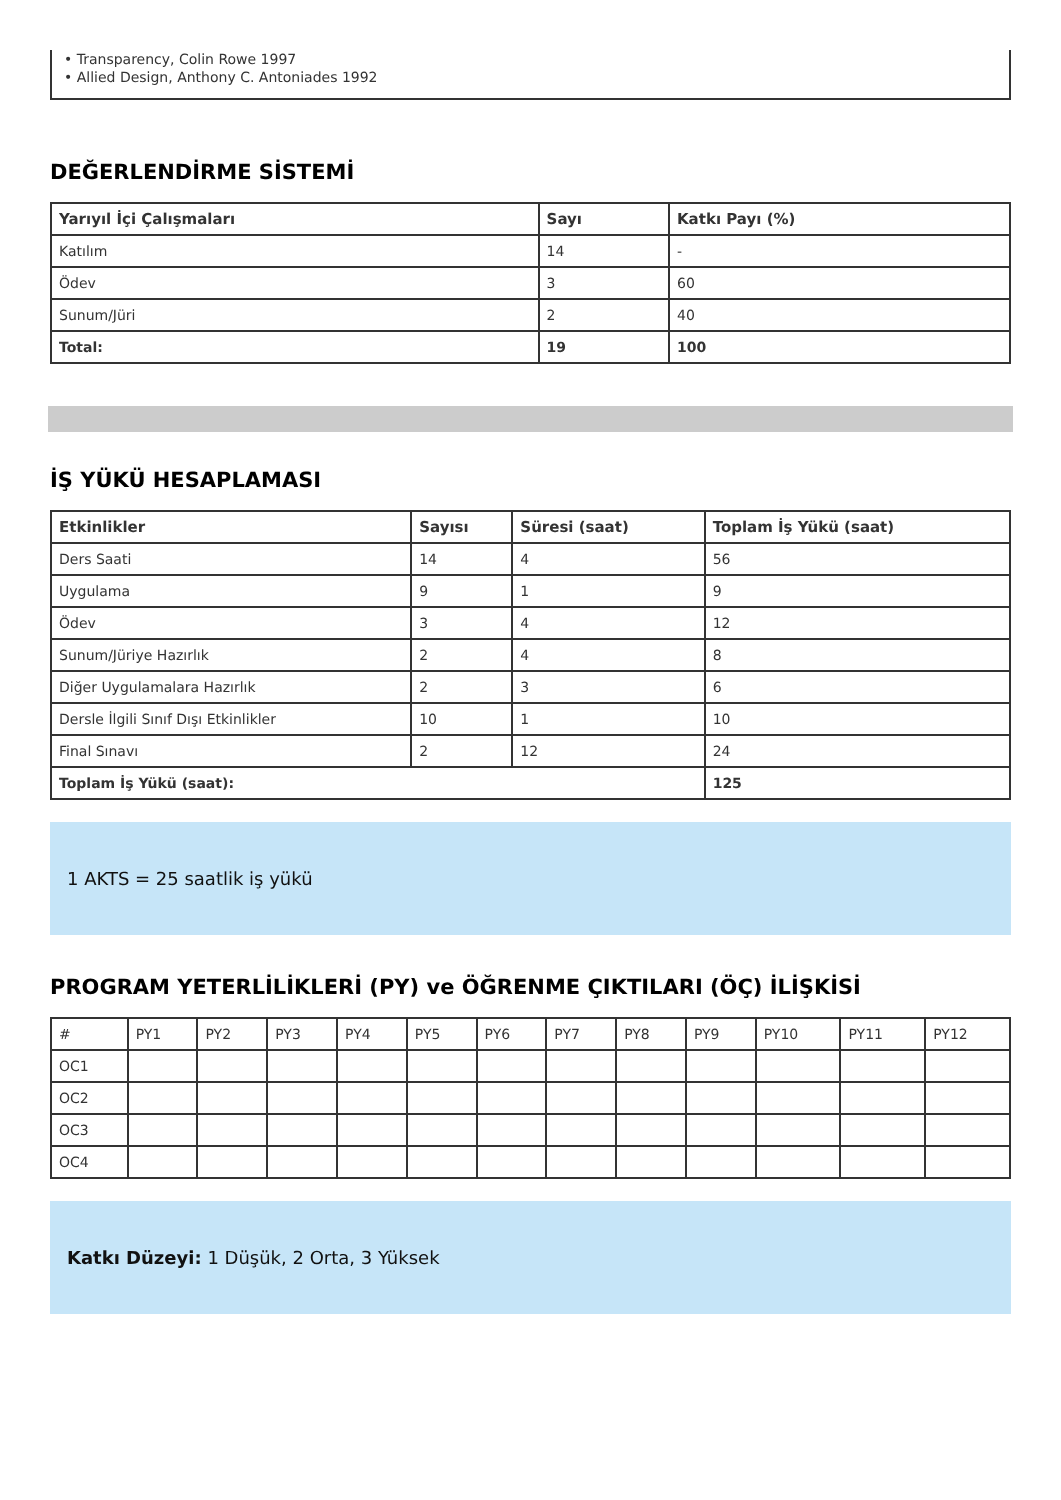• Transparency, Colin Rowe 1997
• Allied Design, Anthony C. Antoniades 1992
DEĞERLENDİRME SİSTEMİ
| Yarıyıl İçi Çalışmaları | Sayı | Katkı Payı (%) |
| --- | --- | --- |
| Katılım | 14 | - |
| Ödev | 3 | 60 |
| Sunum/Jüri | 2 | 40 |
| Total: | 19 | 100 |
İŞ YÜKÜ HESAPLAMASI
| Etkinlikler | Sayısı | Süresi (saat) | Toplam İş Yükü (saat) |
| --- | --- | --- | --- |
| Ders Saati | 14 | 4 | 56 |
| Uygulama | 9 | 1 | 9 |
| Ödev | 3 | 4 | 12 |
| Sunum/Jüriye Hazırlık | 2 | 4 | 8 |
| Diğer Uygulamalara Hazırlık | 2 | 3 | 6 |
| Dersle İlgili Sınıf Dışı Etkinlikler | 10 | 1 | 10 |
| Final Sınavı | 2 | 12 | 24 |
| Toplam İş Yükü (saat): | | | 125 |
1 AKTS = 25 saatlik iş yükü
PROGRAM YETERLİLİKLERİ (PY) ve ÖĞRENME ÇIKTILARI (ÖÇ) İLİŞKİSİ
| # | PY1 | PY2 | PY3 | PY4 | PY5 | PY6 | PY7 | PY8 | PY9 | PY10 | PY11 | PY12 |
| OC1 | | | | | | | | | | | | |
| OC2 | | | | | | | | | | | | |
| OC3 | | | | | | | | | | | | |
| OC4 | | | | | | | | | | | | |
Katkı Düzeyi: 1 Düşük, 2 Orta, 3 Yüksek